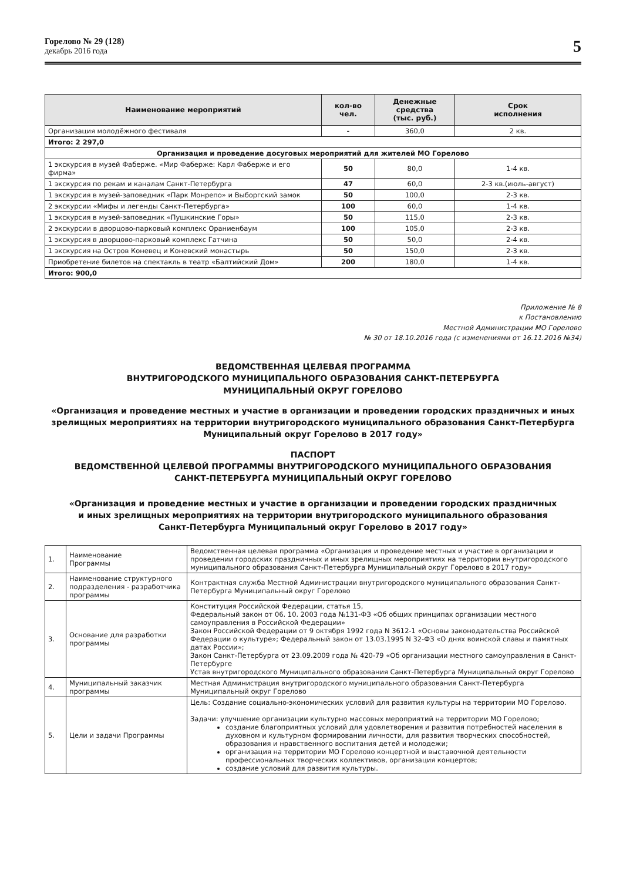Горелово № 29 (128)
декабрь 2016 года
5
| Наименование мероприятий | кол-во чел. | Денежные средства (тыс. руб.) | Срок исполнения |
| --- | --- | --- | --- |
| Организация молодёжного фестиваля | - | 360,0 | 2 кв. |
| Итого: 2 297,0 | | | |
| Организация и проведение досуговых мероприятий для жителей МО Горелово | | | |
| 1 экскурсия в музей Фаберже. «Мир Фаберже: Карл Фаберже и его фирма» | 50 | 80,0 | 1-4 кв. |
| 1 экскурсия по рекам и каналам Санкт-Петербурга | 47 | 60,0 | 2-3 кв.(июль-август) |
| 1 экскурсия в музей-заповедник «Парк Монрепо» и Выборгский замок | 50 | 100,0 | 2-3 кв. |
| 2 экскурсии «Мифы и легенды Санкт-Петербурга» | 100 | 60,0 | 1-4 кв. |
| 1 экскурсия в музей-заповедник «Пушкинские Горы» | 50 | 115,0 | 2-3 кв. |
| 2 экскурсии в дворцово-парковый комплекс Ораниенбаум | 100 | 105,0 | 2-3 кв. |
| 1 экскурсия в дворцово-парковый комплекс Гатчина | 50 | 50,0 | 2-4 кв. |
| 1 экскурсия на Остров Коневец и Коневский монастырь | 50 | 150,0 | 2-3 кв. |
| Приобретение билетов на спектакль в театр «Балтийский Дом» | 200 | 180,0 | 1-4 кв. |
| Итого: 900,0 | | | |
Приложение № 8
к Постановлению
Местной Администрации МО Горелово
№ 30 от 18.10.2016 года (с изменениями от 16.11.2016 №34)
ВЕДОМСТВЕННАЯ ЦЕЛЕВАЯ ПРОГРАММА
ВНУТРИГОРОДСКОГО МУНИЦИПАЛЬНОГО ОБРАЗОВАНИЯ САНКТ-ПЕТЕРБУРГА
МУНИЦИПАЛЬНЫЙ ОКРУГ ГОРЕЛОВО
«Организация и проведение местных и участие в организации и проведении городских праздничных и иных зрелищных мероприятиях на территории внутригородского муниципального образования Санкт-Петербурга Муниципальный округ Горелово в 2017 году»
ПАСПОРТ
ВЕДОМСТВЕННОЙ ЦЕЛЕВОЙ ПРОГРАММЫ ВНУТРИГОРОДСКОГО МУНИЦИПАЛЬНОГО ОБРАЗОВАНИЯ
САНКТ-ПЕТЕРБУРГА МУНИЦИПАЛЬНЫЙ ОКРУГ ГОРЕЛОВО
«Организация и проведение местных и участие в организации и проведении городских праздничных
и иных зрелищных мероприятиях на территории внутригородского муниципального образования
Санкт-Петербурга Муниципальный округ Горелово в 2017 году»
| 1. | Наименование Программы | Ведомственная целевая программа «Организация и проведение местных и участие в организации и проведении городских праздничных и иных зрелищных мероприятиях на территории внутригородского муниципального образования Санкт-Петербурга Муниципальный округ Горелово в 2017 году» |
| 2. | Наименование структурного подразделения - разработчика программы | Контрактная служба Местной Администрации внутригородского муниципального образования Санкт-Петербурга Муниципальный округ Горелово |
| 3. | Основание для разработки программы | Конституция Российской Федерации, статья 15, Федеральный закон от 06. 10. 2003 года №131-ФЗ «Об общих принципах организации местного самоуправления в Российской Федерации» Закон Российской Федерации от 9 октября 1992 года N 3612-1 «Основы законодательства Российской Федерации о культуре»; Федеральный закон от 13.03.1995 N 32-ФЗ «О днях воинской славы и памятных датах России»; Закон Санкт-Петербурга от 23.09.2009 года № 420-79 «Об организации местного самоуправления в Санкт-Петербурге Устав внутригородского Муниципального образования Санкт-Петербурга Муниципальный округ Горелово |
| 4. | Муниципальный заказчик программы | Местная Администрация внутригородского муниципального образования Санкт-Петербурга Муниципальный округ Горелово |
| 5. | Цели и задачи Программы | Цель: Создание социально-экономических условий для развития культуры на территории МО Горелово. Задачи: улучшение организации культурно массовых мероприятий на территории МО Горелово; создание благоприятных условий для удовлетворения и развития потребностей населения в духовном и культурном формировании личности, для развития творческих способностей, образования и нравственного воспитания детей и молодежи; организация на территории МО Горелово концертной и выставочной деятельности профессиональных творческих коллективов, организация концертов; создание условий для развития культуры. |